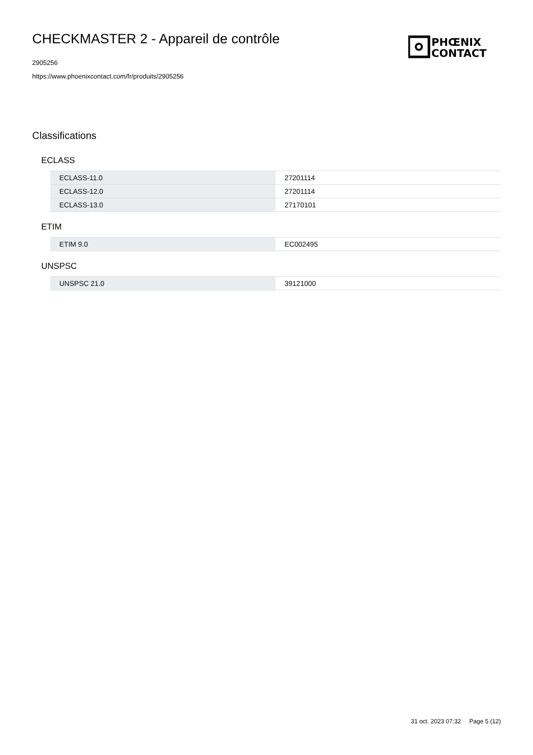CHECKMASTER 2 - Appareil de contrôle
2905256
https://www.phoenixcontact.com/fr/produits/2905256
PHŒNIX
CONTACT
Classifications
ECLASS
| ECLASS-11.0 | 27201114 |
| ECLASS-12.0 | 27201114 |
| ECLASS-13.0 | 27170101 |
ETIM
| ETIM 9.0 | EC002495 |
UNSPSC
| UNSPSC 21.0 | 39121000 |
31 oct. 2023 07:32 Page 5 (12)